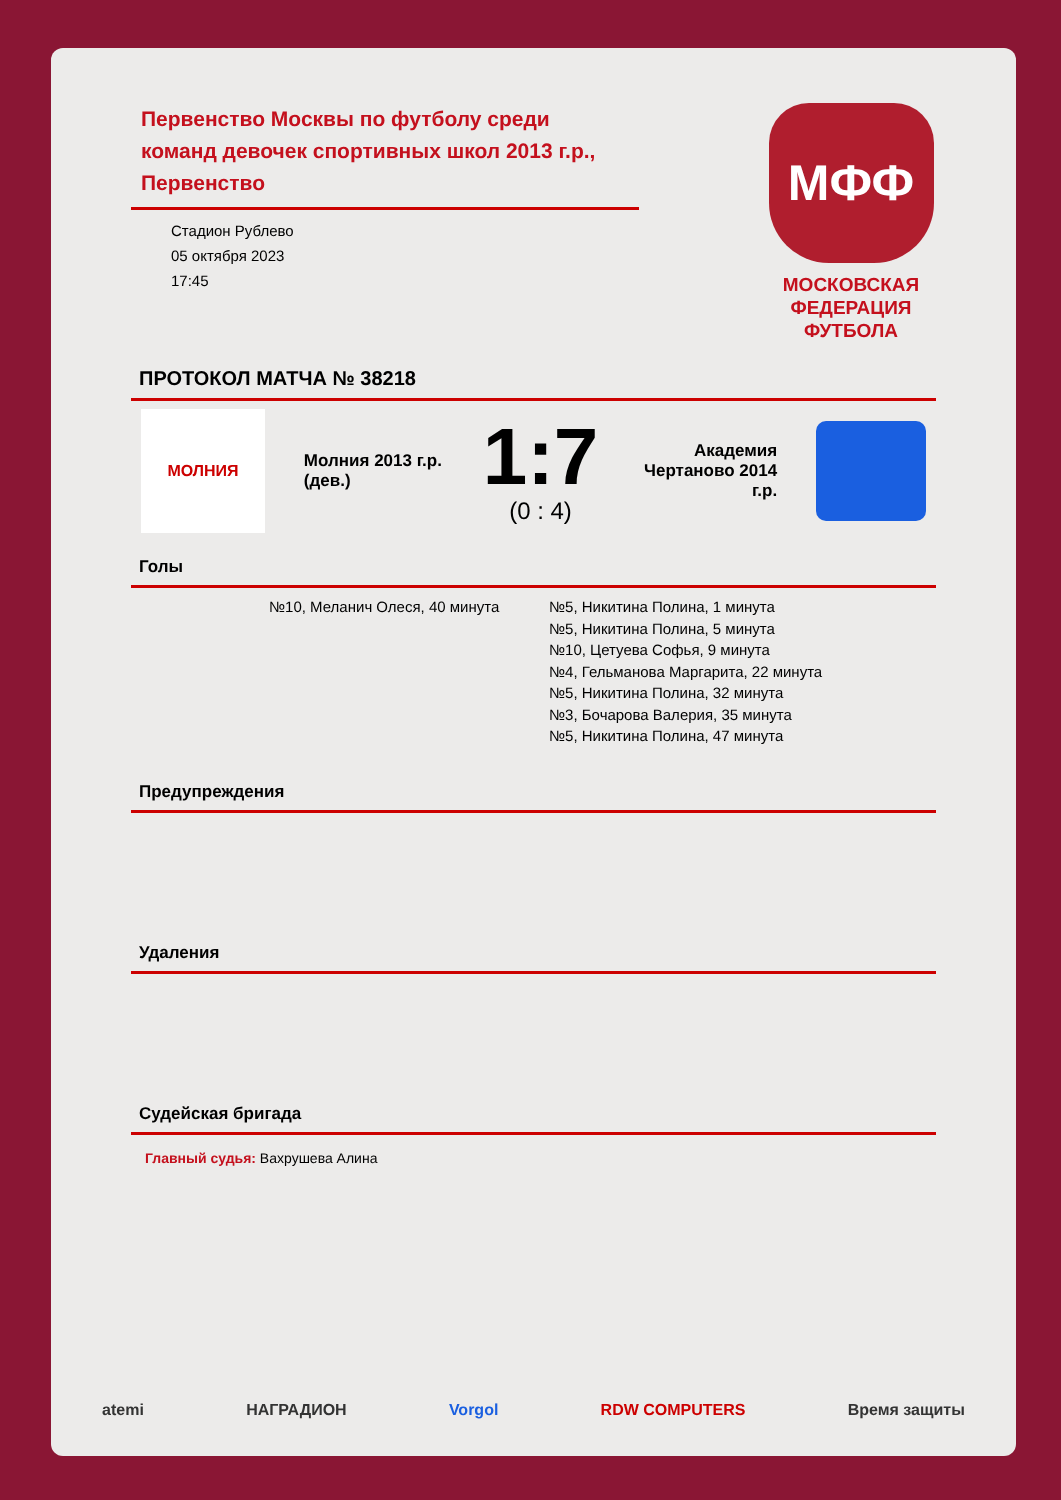Первенство Москвы по футболу среди команд девочек спортивных школ 2013 г.р., Первенство
Стадион Рублево
05 октября 2023
17:45
МФФ
МОСКОВСКАЯ
ФЕДЕРАЦИЯ
ФУТБОЛА
ПРОТОКОЛ МАТЧА № 38218
МОЛНИЯ
Молния 2013 г.р. (дев.)
1:7
(0 : 4)
Академия Чертаново 2014 г.р.
Голы
№10, Меланич Олеся, 40 минута №5, Никитина Полина, 1 минута
№5, Никитина Полина, 5 минута
№10, Цетуева Софья, 9 минута
№4, Гельманова Маргарита, 22 минута
№5, Никитина Полина, 32 минута
№3, Бочарова Валерия, 35 минута
№5, Никитина Полина, 47 минута
Предупреждения
Удаления
Судейская бригада
Главный судья: Вахрушева Алина
atemi НАГРАДИОН Vorgol RDW COMPUTERS Время защиты